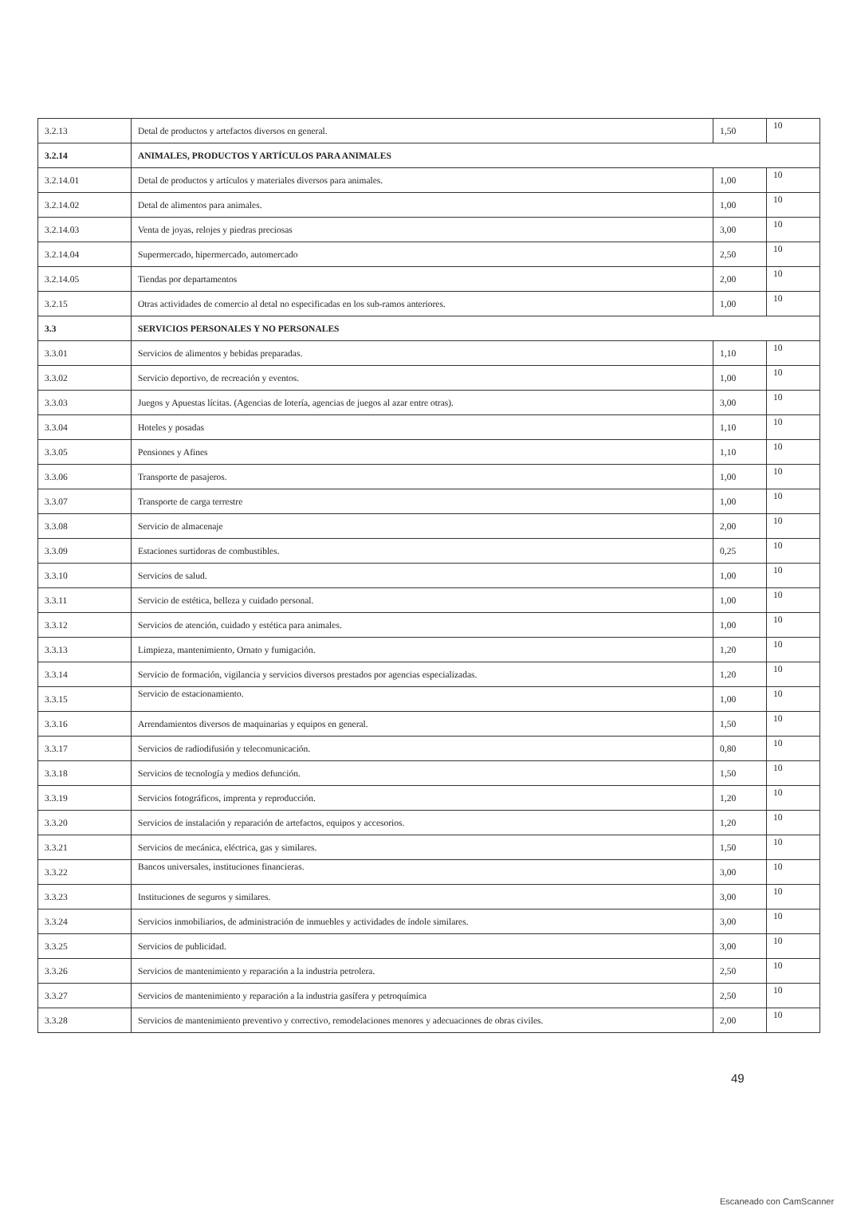| 3.2.13 | Detal de productos y artefactos diversos en general. | 1,50 | 10 |
| 3.2.14 | ANIMALES, PRODUCTOS Y ARTÍCULOS PARA ANIMALES | | |
| 3.2.14.01 | Detal de productos y artículos y materiales diversos para animales. | 1,00 | 10 |
| 3.2.14.02 | Detal de alimentos para animales. | 1,00 | 10 |
| 3.2.14.03 | Venta de joyas, relojes y piedras preciosas | 3,00 | 10 |
| 3.2.14.04 | Supermercado, hipermercado, automercado | 2,50 | 10 |
| 3.2.14.05 | Tiendas por departamentos | 2,00 | 10 |
| 3.2.15 | Otras actividades de comercio al detal no especificadas en los sub-ramos anteriores. | 1,00 | 10 |
| 3.3 | SERVICIOS PERSONALES Y NO PERSONALES | | |
| 3.3.01 | Servicios de alimentos y bebidas preparadas. | 1,10 | 10 |
| 3.3.02 | Servicio deportivo, de recreación y eventos. | 1,00 | 10 |
| 3.3.03 | Juegos y Apuestas lícitas. (Agencias de lotería, agencias de juegos al azar entre otras). | 3,00 | 10 |
| 3.3.04 | Hoteles y posadas | 1,10 | 10 |
| 3.3.05 | Pensiones y Afines | 1,10 | 10 |
| 3.3.06 | Transporte de pasajeros. | 1,00 | 10 |
| 3.3.07 | Transporte de carga terrestre | 1,00 | 10 |
| 3.3.08 | Servicio de almacenaje | 2,00 | 10 |
| 3.3.09 | Estaciones surtidoras de combustibles. | 0,25 | 10 |
| 3.3.10 | Servicios de salud. | 1,00 | 10 |
| 3.3.11 | Servicio de estética, belleza y cuidado personal. | 1,00 | 10 |
| 3.3.12 | Servicios de atención, cuidado y estética para animales. | 1,00 | 10 |
| 3.3.13 | Limpieza, mantenimiento, Ornato y fumigación. | 1,20 | 10 |
| 3.3.14 | Servicio de formación, vigilancia y servicios diversos prestados por agencias especializadas. | 1,20 | 10 |
| 3.3.15 | Servicio de estacionamiento. | 1,00 | 10 |
| 3.3.16 | Arrendamientos diversos de maquinarias y equipos en general. | 1,50 | 10 |
| 3.3.17 | Servicios de radiodifusión y telecomunicación. | 0,80 | 10 |
| 3.3.18 | Servicios de tecnología y medios defunción. | 1,50 | 10 |
| 3.3.19 | Servicios fotográficos, imprenta y reproducción. | 1,20 | 10 |
| 3.3.20 | Servicios de instalación y reparación de artefactos, equipos y accesorios. | 1,20 | 10 |
| 3.3.21 | Servicios de mecánica, eléctrica, gas y similares. | 1,50 | 10 |
| 3.3.22 | Bancos universales, instituciones financieras. | 3,00 | 10 |
| 3.3.23 | Instituciones de seguros y similares. | 3,00 | 10 |
| 3.3.24 | Servicios inmobiliarios, de administración de inmuebles y actividades de índole similares. | 3,00 | 10 |
| 3.3.25 | Servicios de publicidad. | 3,00 | 10 |
| 3.3.26 | Servicios de mantenimiento y reparación a la industria petrolera. | 2,50 | 10 |
| 3.3.27 | Servicios de mantenimiento y reparación a la industria gasífera y petroquímica | 2,50 | 10 |
| 3.3.28 | Servicios de mantenimiento preventivo y correctivo, remodelaciones menores y adecuaciones de obras civiles. | 2,00 | 10 |
49
Escaneado con CamScanner